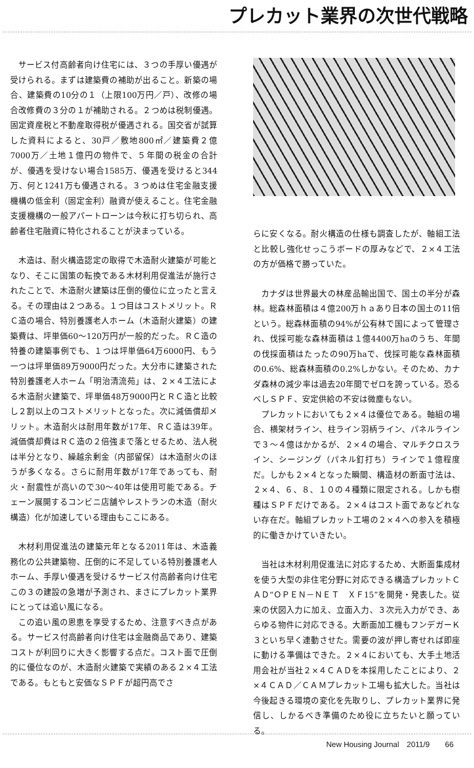プレカット業界の次世代戦略
サービス付高齢者向け住宅には、３つの手厚い優遇が受けられる。まずは建築費の補助が出ること。新築の場合、建築費の10分の１（上限100万円／戸）、改修の場合改修費の３分の１が補助される。２つめは税制優遇。固定資産税と不動産取得税が優遇される。国交省が試算した資料によると、30戸／敷地800㎡／建築費２億7000万／土地１億円の物件で、５年間の税金の合計が、優遇を受けない場合1585万、優遇を受けると344万、何と1241万も優遇される。３つめは住宅金融支援機構の低金利（固定金利）融資が使えること。住宅金融支援機構の一般アパートローンは今秋に打ち切られ、高齢者住宅融資に特化されることが決まっている。
木造は、耐火構造認定の取得で木造耐火建築が可能となり、そこに国策の転換である木材利用促進法が施行されたことで、木造耐火建築は圧倒的優位に立ったと言える。その理由は２つある。１つ目はコストメリット。ＲＣ造の場合、特別養護老人ホーム（木造耐火建築）の建築費は、坪単価60～120万円が一般的だった。ＲＣ造の特養の建築事例でも、１つは坪単価64万6000円、もう一つは坪単価89万9000円だった。大分市に建築された特別養護老人ホーム「明治清流苑」は、２×４工法による木造耐火建築で、坪単価48万9000円とＲＣ造と比較し２割以上のコストメリットとなった。次に減価償却メリット。木造耐火は耐用年数が17年、ＲＣ造は39年。減価償却費はＲＣ造の２倍強まで落とせるため、法人税は半分となり、繰越余剰金（内部留保）は木造耐火のほうが多くなる。さらに耐用年数が17年であっても、耐火・耐震性が高いので30～40年は使用可能である。チェーン展開するコンビニ店舗やレストランの木造（耐火構造）化が加速している理由もここにある。
木材利用促進法の建築元年となる2011年は、木造義務化の公共建築物、圧倒的に不足している特別養護老人ホーム、手厚い優遇を受けるサービス付高齢者向け住宅この３の建設の急増が予測され、まさにプレカット業界にとっては追い風になる。
この追い風の恩恵を享受するため、注意すべき点がある。サービス付高齢者向け住宅は金融商品であり、建築コストが利回りに大きく影響する点だ。コスト面で圧倒的に優位なのが、木造耐火建築で実績のある２×４工法である。もともと安価なＳＰＦが超円高でさ
らに安くなる。耐火構造の仕様も調査したが、軸組工法と比較し強化せっこうボードの厚みなどで、２×４工法の方が価格で勝っていた。
カナダは世界最大の林産品輸出国で、国土の半分が森林。総森林面積は４億200万ｈａあり日本の国土の11倍という。総森林面積の94%が公有林で国によって管理され、伐採可能な森林面積は１億4400万haのうち、年間の伐採面積はたったの90万haで、伐採可能な森林面積の0.6%、総森林面積の0.2%しかない。そのため、カナダ森林の減少率は過去20年間でゼロを誇っている。恐るべしＳＰＦ、安定供給の不安は微塵もない。
プレカットにおいても２×４は優位である。軸組の場合、横架材ライン、柱ライン羽柄ライン、パネルラインで３～４億はかかるが、２×４の場合、マルチクロスライン、シージング（パネル釘打ち）ラインで１億程度だ。しかも２×４となった瞬間、構造材の断面寸法は、２×４、６、８、１０の４種類に限定される。しかも樹種はＳＰＦだけである。２×４はコスト面であなどれない存在だ。軸組プレカット工場の２×４への参入を積極的に働きかけていきたい。
当社は木材利用促進法に対応するため、大断面集成材を使う大型の非住宅分野に対応できる構造プレカットＣＡＤ“ＯＰＥＮ－ＮＥＴ　ＸＦ15”を開発・発表した。従来の伏図入力に加え、立面入力、３次元入力ができ、あらゆる物件に対応できる。大断面加工機もフンデガーＫ３といち早く連動させた。需要の波が押し寄せれば即座に動ける準備はできた。２×４においても、大手土地活用会社が当社２×４ＣＡＤを本採用したことにより、２×４ＣＡＤ／ＣＡＭプレカット工場も拡大した。当社は今後起きる環境の変化を先取りし、プレカット業界に発信し、しかるべき準備のため役に立ちたいと願っている。
New Housing Journal　2011/9　　66